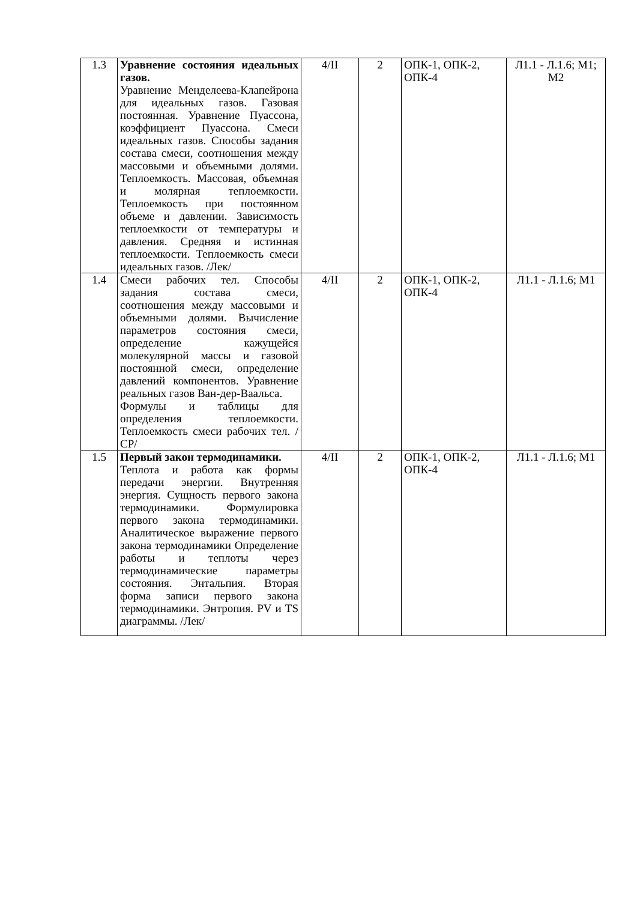| 1.3 | Уравнение состояния идеальных газов. Уравнение Менделеева-Клапейрона для идеальных газов. Газовая постоянная. Уравнение Пуассона, коэффициент Пуассона. Смеси идеальных газов. Способы задания состава смеси, соотношения между массовыми и объемными долями. Теплоемкость. Массовая, объемная и молярная теплоемкости. Теплоемкость при постоянном объеме и давлении. Зависимость теплоемкости от температуры и давления. Средняя и истинная теплоемкости. Теплоемкость смеси идеальных газов. /Лек/ | 4/II | 2 | ОПК-1, ОПК-2, ОПК-4 | Л1.1 - Л.1.6; М1; М2 |
| 1.4 | Смеси рабочих тел. Способы задания состава смеси, соотношения между массовыми и объемными долями. Вычисление параметров состояния смеси, определение кажущейся молекулярной массы и газовой постоянной смеси, определение давлений компонентов. Уравнение реальных газов Ван-дер-Ваальса. Формулы и таблицы для определения теплоемкости. Теплоемкость смеси рабочих тел. /СР/ | 4/II | 2 | ОПК-1, ОПК-2, ОПК-4 | Л1.1 - Л.1.6; М1 |
| 1.5 | Первый закон термодинамики. Теплота и работа как формы передачи энергии. Внутренняя энергия. Сущность первого закона термодинамики. Формулировка первого закона термодинамики. Аналитическое выражение первого закона термодинамики Определение работы и теплоты через термодинамические параметры состояния. Энтальпия. Вторая форма записи первого закона термодинамики. Энтропия. PV и TS диаграммы. /Лек/ | 4/II | 2 | ОПК-1, ОПК-2, ОПК-4 | Л1.1 - Л.1.6; М1 |